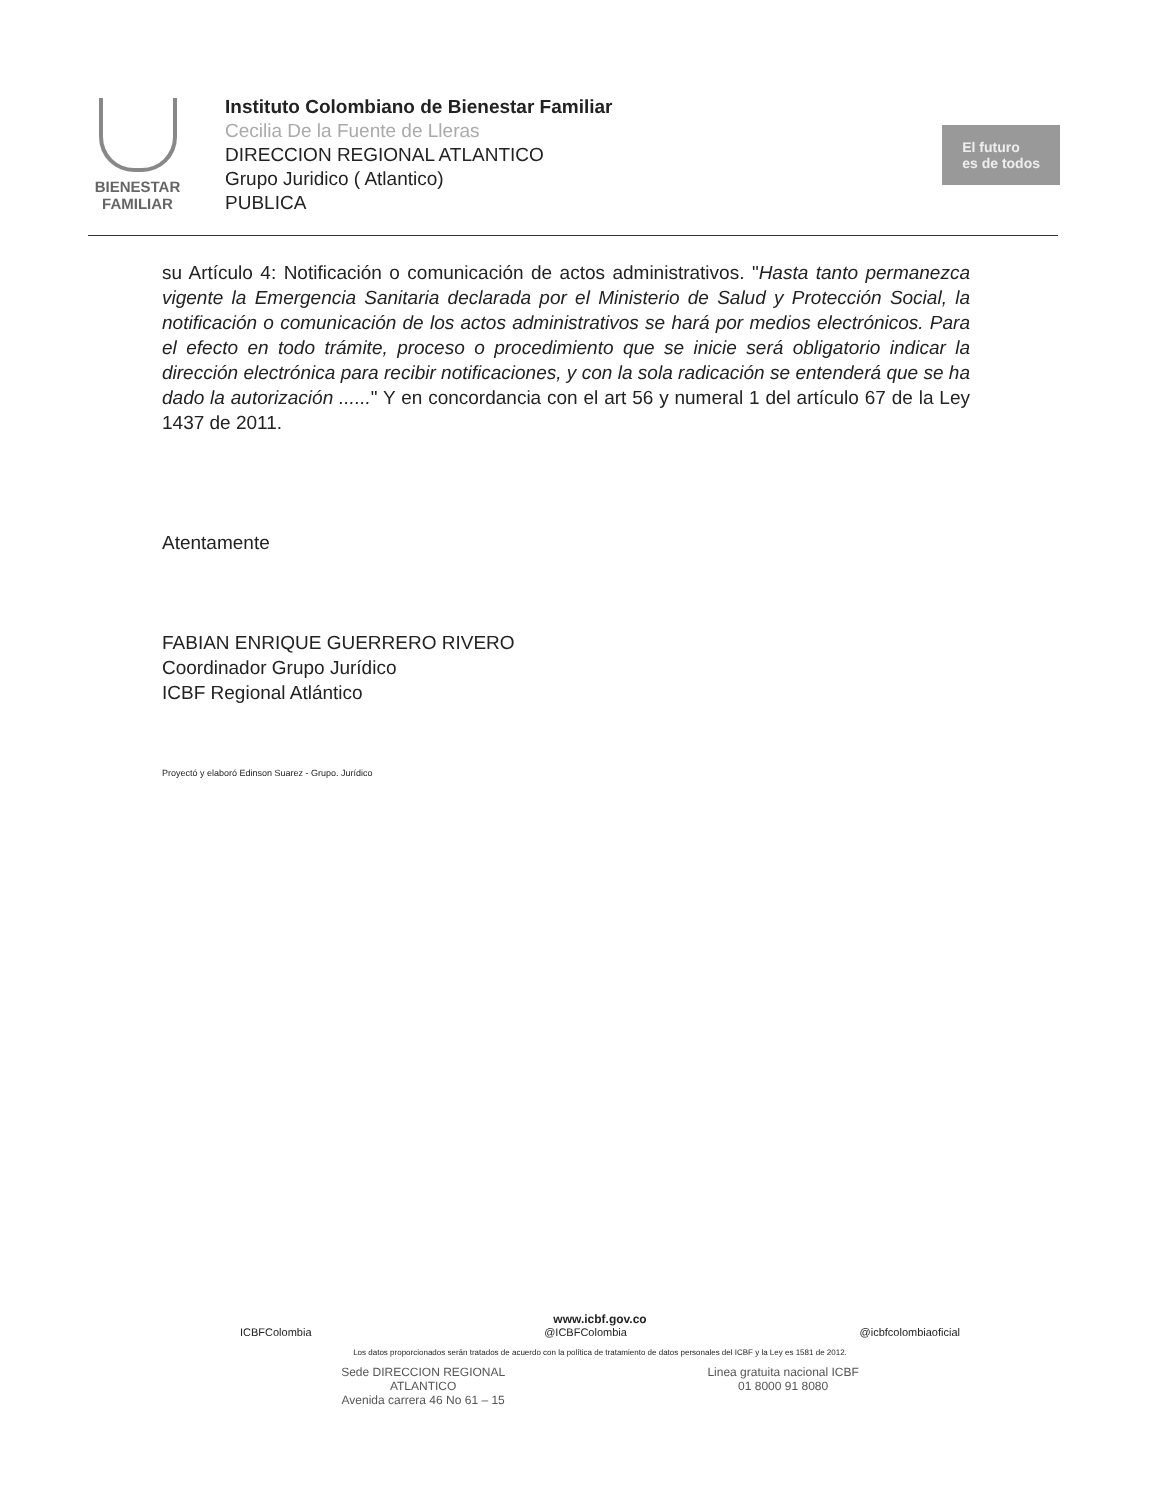BIENESTAR
FAMILIAR
Instituto Colombiano de Bienestar Familiar
Cecilia De la Fuente de Lleras
DIRECCION REGIONAL ATLANTICO
Grupo Juridico ( Atlantico)
PUBLICA
El futuro
es de todos
su Artículo 4: Notificación o comunicación de actos administrativos. "Hasta tanto permanezca vigente la Emergencia Sanitaria declarada por el Ministerio de Salud y Protección Social, la notificación o comunicación de los actos administrativos se hará por medios electrónicos. Para el efecto en todo trámite, proceso o procedimiento que se inicie será obligatorio indicar la dirección electrónica para recibir notificaciones, y con la sola radicación se entenderá que se ha dado la autorización ......" Y en concordancia con el art 56 y numeral 1 del artículo 67 de la Ley 1437 de 2011.
Atentamente
FABIAN ENRIQUE GUERRERO RIVERO
Coordinador Grupo Jurídico
ICBF Regional Atlántico
Proyectó y elaboró Edinson Suarez - Grupo. Jurídico
www.icbf.gov.co
ICBFColombia @ICBFColombia @icbfcolombiaoficial
Los datos proporcionados serán tratados de acuerdo con la política de tratamiento de datos personales del ICBF y la Ley es 1581 de 2012.
Sede DIRECCION REGIONAL
ATLANTICO
Avenida carrera 46 No 61 – 15
Linea gratuita nacional ICBF
01 8000 91 8080